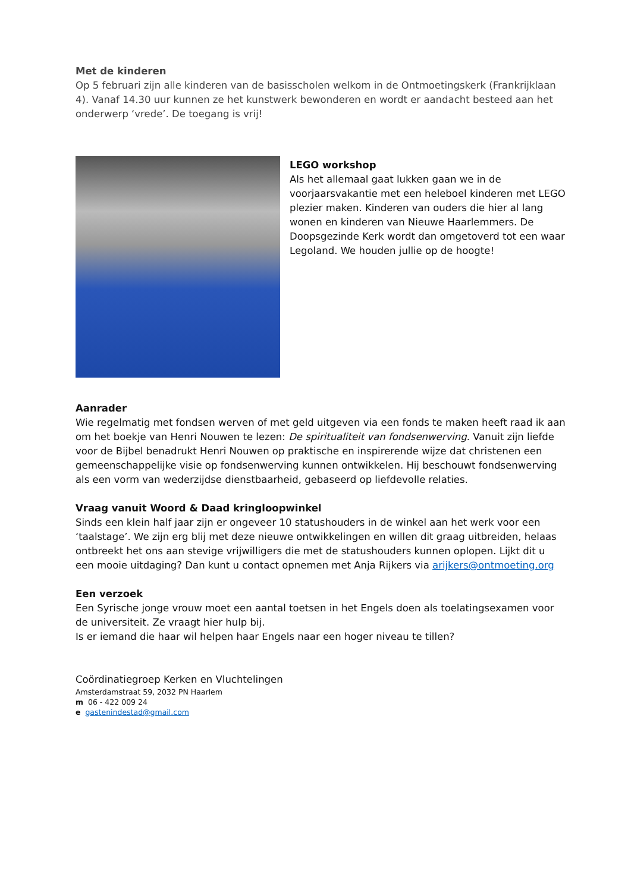Met de kinderen
Op 5 februari zijn alle kinderen van de basisscholen welkom in de Ontmoetingskerk (Frankrijklaan 4). Vanaf 14.30 uur kunnen ze het kunstwerk bewonderen en wordt er aandacht besteed aan het onderwerp ‘vrede’. De toegang is vrij!
LEGO workshop
Als het allemaal gaat lukken gaan we in de voorjaarsvakantie met een heleboel kinderen met LEGO plezier maken. Kinderen van ouders die hier al lang wonen en kinderen van Nieuwe Haarlemmers. De Doopsgezinde Kerk wordt dan omgetoverd tot een waar Legoland. We houden jullie op de hoogte!
Aanrader
Wie regelmatig met fondsen werven of met geld uitgeven via een fonds te maken heeft raad ik aan om het boekje van Henri Nouwen te lezen: De spiritualiteit van fondsenwerving. Vanuit zijn liefde voor de Bijbel benadrukt Henri Nouwen op praktische en inspirerende wijze dat christenen een gemeenschappelijke visie op fondsenwerving kunnen ontwikkelen. Hij beschouwt fondsenwerving als een vorm van wederzijdse dienstbaarheid, gebaseerd op liefdevolle relaties.
Vraag vanuit Woord & Daad kringloopwinkel
Sinds een klein half jaar zijn er ongeveer 10 statushouders in de winkel aan het werk voor een ‘taalstage’. We zijn erg blij met deze nieuwe ontwikkelingen en willen dit graag uitbreiden, helaas ontbreekt het ons aan stevige vrijwilligers die met de statushouders kunnen oplopen. Lijkt dit u een mooie uitdaging? Dan kunt u contact opnemen met Anja Rijkers via arijkers@ontmoeting.org
Een verzoek
Een Syrische jonge vrouw moet een aantal toetsen in het Engels doen als toelatingsexamen voor de universiteit. Ze vraagt hier hulp bij.
Is er iemand die haar wil helpen haar Engels naar een hoger niveau te tillen?
Coördinatiegroep Kerken en Vluchtelingen
Amsterdamstraat 59, 2032 PN Haarlem
m 06 - 422 009 24
e gastenindestad@gmail.com